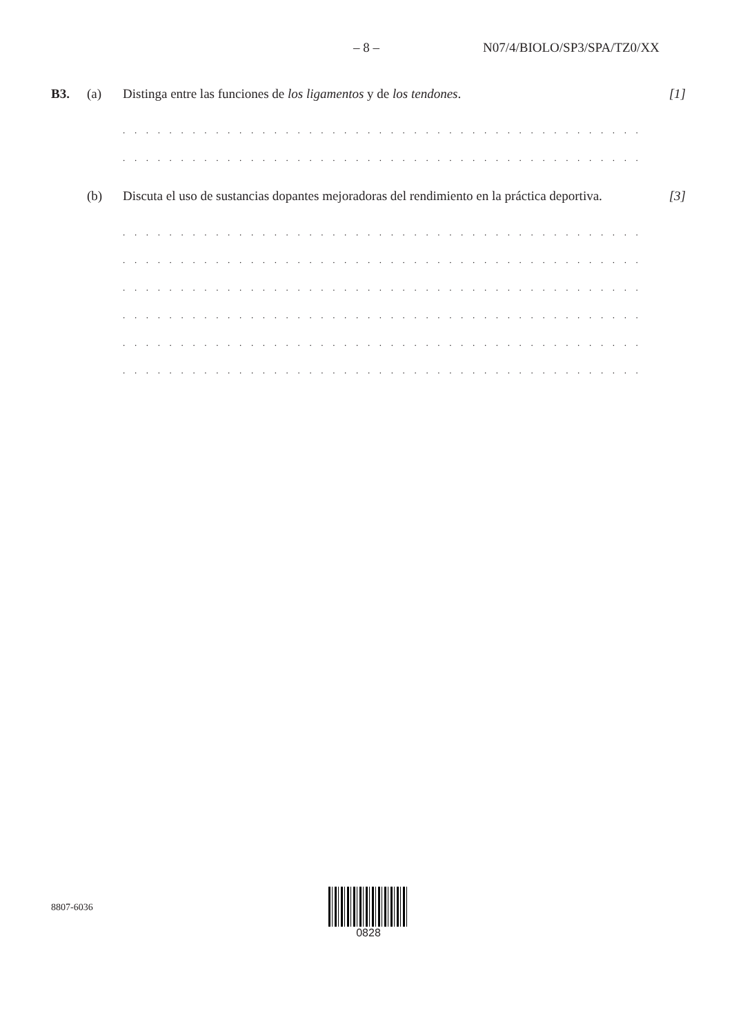– 8 – N07/4/BIOLO/SP3/SPA/TZ0/XX
B3. (a) Distinga entre las funciones de los ligamentos y de los tendones.
[1]
. . . . . . . . . . . . . . . . . . . . . . . . . . . . . . . . . . . . . . . . . . . . . . . . . . . . . . . . . . . . . . . . . . . . . .
. . . . . . . . . . . . . . . . . . . . . . . . . . . . . . . . . . . . . . . . . . . . . . . . . . . . . . . . . . . . . . . . . . . . . .
(b) Discuta el uso de sustancias dopantes mejoradoras del rendimiento en la práctica deportiva.
[3]
. . . . . . . . . . . . . . . . . . . . . . . . . . . . . . . . . . . . . . . . . . . . . . . . . . . . . . . . . . . . . . . . . . . . . .
. . . . . . . . . . . . . . . . . . . . . . . . . . . . . . . . . . . . . . . . . . . . . . . . . . . . . . . . . . . . . . . . . . . . . .
. . . . . . . . . . . . . . . . . . . . . . . . . . . . . . . . . . . . . . . . . . . . . . . . . . . . . . . . . . . . . . . . . . . . . .
. . . . . . . . . . . . . . . . . . . . . . . . . . . . . . . . . . . . . . . . . . . . . . . . . . . . . . . . . . . . . . . . . . . . . .
. . . . . . . . . . . . . . . . . . . . . . . . . . . . . . . . . . . . . . . . . . . . . . . . . . . . . . . . . . . . . . . . . . . . . .
. . . . . . . . . . . . . . . . . . . . . . . . . . . . . . . . . . . . . . . . . . . . . . . . . . . . . . . . . . . . . . . . . . . . . .
8807-6036
0828